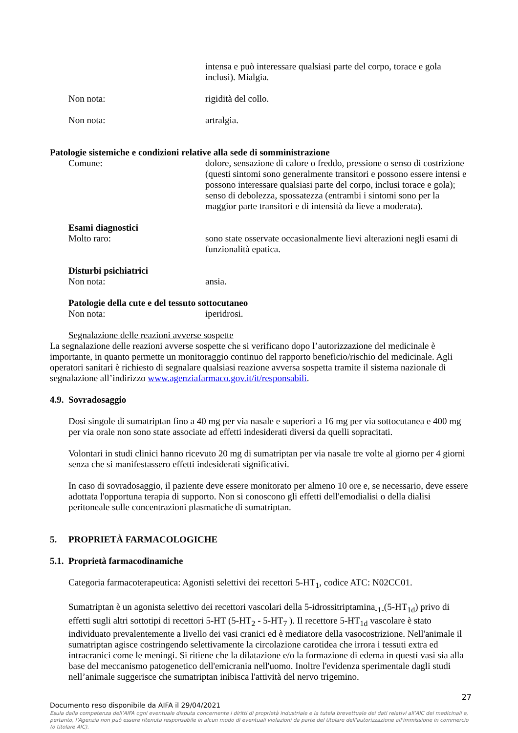intensa e può interessare qualsiasi parte del corpo, torace e gola inclusi). Mialgia.
Non nota: rigidità del collo.
Non nota: artralgia.
Patologie sistemiche e condizioni relative alla sede di somministrazione
Comune: dolore, sensazione di calore o freddo, pressione o senso di costrizione (questi sintomi sono generalmente transitori e possono essere intensi e possono interessare qualsiasi parte del corpo, inclusi torace e gola); senso di debolezza, spossatezza (entrambi i sintomi sono per la maggior parte transitori e di intensità da lieve a moderata).
Esami diagnostici
Molto raro: sono state osservate occasionalmente lievi alterazioni negli esami di funzionalità epatica.
Disturbi psichiatrici
Non nota: ansia.
Patologie della cute e del tessuto sottocutaneo
Non nota: iperidrosi.
Segnalazione delle reazioni avverse sospette
La segnalazione delle reazioni avverse sospette che si verificano dopo l’autorizzazione del medicinale è importante, in quanto permette un monitoraggio continuo del rapporto beneficio/rischio del medicinale. Agli operatori sanitari è richiesto di segnalare qualsiasi reazione avversa sospetta tramite il sistema nazionale di segnalazione all’indirizzo www.agenziafarmaco.gov.it/it/responsabili.
4.9. Sovradosaggio
Dosi singole di sumatriptan fino a 40 mg per via nasale e superiori a 16 mg per via sottocutanea e 400 mg per via orale non sono state associate ad effetti indesiderati diversi da quelli sopracitati.
Volontari in studi clinici hanno ricevuto 20 mg di sumatriptan per via nasale tre volte al giorno per 4 giorni senza che si manifestassero effetti indesiderati significativi.
In caso di sovradosaggio, il paziente deve essere monitorato per almeno 10 ore e, se necessario, deve essere adottata l'opportuna terapia di supporto. Non si conoscono gli effetti dell'emodialisi o della dialisi peritoneale sulle concentrazioni plasmatiche di sumatriptan.
5. PROPRIETÀ FARMACOLOGICHE
5.1. Proprietà farmacodinamiche
Categoria farmacoterapeutica: Agonisti selettivi dei recettori 5-HT<sub>1</sub>, codice ATC: N02CC01.
Sumatriptan è un agonista selettivo dei recettori vascolari della 5-idrossitriptamina<sub>-1-</sub>(5-HT<sub>1d</sub>) privo di effetti sugli altri sottotipi di recettori 5-HT (5-HT<sub>2</sub> - 5-HT<sub>7</sub> ). Il recettore 5-HT<sub>1d</sub> vascolare è stato individuato prevalentemente a livello dei vasi cranici ed è mediatore della vasocostrizione. Nell'animale il sumatriptan agisce costringendo selettivamente la circolazione carotidea che irrora i tessuti extra ed intracranici come le meningi. Si ritiene che la dilatazione e/o la formazione di edema in questi vasi sia alla base del meccanismo patogenetico dell'emicrania nell'uomo. Inoltre l'evidenza sperimentale dagli studi nell’animale suggerisce che sumatriptan inibisca l'attività del nervo trigemino.
27
Documento reso disponibile da AIFA il 29/04/2021
Esula dalla competenza dell’AIFA ogni eventuale disputa concernente i diritti di proprietà industriale e la tutela brevettuale dei dati relativi all’AIC dei medicinali e, pertanto, l’Agenzia non può essere ritenuta responsabile in alcun modo di eventuali violazioni da parte del titolare dell'autorizzazione all'immissione in commercio (o titolare AIC).